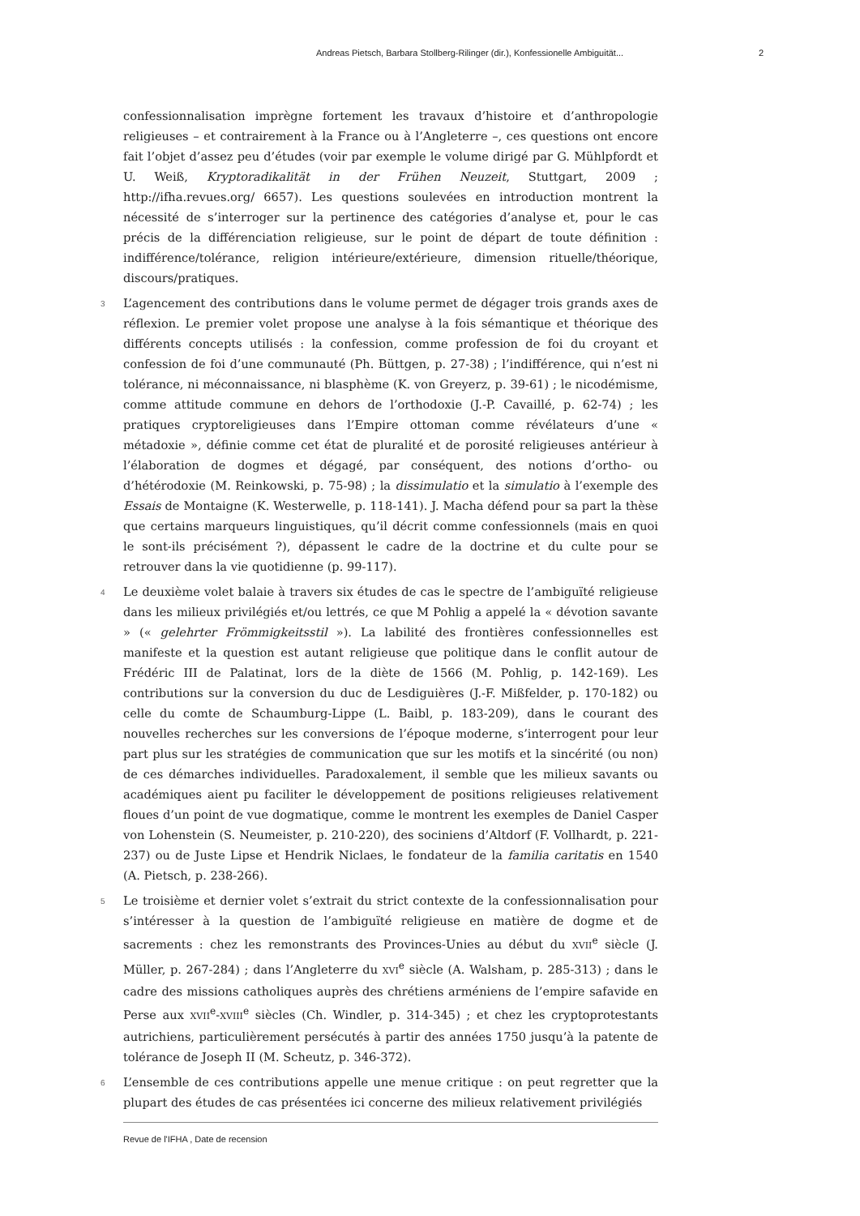Andreas Pietsch, Barbara Stollberg-Rilinger (dir.), Konfessionelle Ambiguität... 2
confessionnalisation imprègne fortement les travaux d’histoire et d’anthropologie religieuses – et contrairement à la France ou à l’Angleterre –, ces questions ont encore fait l’objet d’assez peu d’études (voir par exemple le volume dirigé par G. Mühlpfordt et U. Weiß, Kryptoradikalität in der Frühen Neuzeit, Stuttgart, 2009 ; http://ifha.revues.org/ 6657). Les questions soulevées en introduction montrent la nécessité de s’interroger sur la pertinence des catégories d’analyse et, pour le cas précis de la différenciation religieuse, sur le point de départ de toute définition : indifférence/tolérance, religion intérieure/extérieure, dimension rituelle/théorique, discours/pratiques.
3 L’agencement des contributions dans le volume permet de dégager trois grands axes de réflexion. Le premier volet propose une analyse à la fois sémantique et théorique des différents concepts utilisés : la confession, comme profession de foi du croyant et confession de foi d’une communauté (Ph. Büttgen, p. 27-38) ; l’indifférence, qui n’est ni tolérance, ni méconnaissance, ni blasphème (K. von Greyerz, p. 39-61) ; le nicodémisme, comme attitude commune en dehors de l’orthodoxie (J.-P. Cavaillé, p. 62-74) ; les pratiques cryptoreligieuses dans l’Empire ottoman comme révélateurs d’une « métadoxie », définie comme cet état de pluralité et de porosité religieuses antérieur à l’élaboration de dogmes et dégagé, par conséquent, des notions d’ortho- ou d’hétérodoxie (M. Reinkowski, p. 75-98) ; la dissimulatio et la simulatio à l’exemple des Essais de Montaigne (K. Westerwelle, p. 118-141). J. Macha défend pour sa part la thèse que certains marqueurs linguistiques, qu’il décrit comme confessionnels (mais en quoi le sont-ils précisément ?), dépassent le cadre de la doctrine et du culte pour se retrouver dans la vie quotidienne (p. 99-117).
4 Le deuxième volet balaie à travers six études de cas le spectre de l’ambiguïté religieuse dans les milieux privilégiés et/ou lettrés, ce que M Pohlig a appelé la « dévotion savante » (« gelehrter Frömmigkeitsstil »). La labilité des frontières confessionnelles est manifeste et la question est autant religieuse que politique dans le conflit autour de Frédéric III de Palatinat, lors de la diète de 1566 (M. Pohlig, p. 142-169). Les contributions sur la conversion du duc de Lesdiguières (J.-F. Mißfelder, p. 170-182) ou celle du comte de Schaumburg-Lippe (L. Baibl, p. 183-209), dans le courant des nouvelles recherches sur les conversions de l’époque moderne, s’interrogent pour leur part plus sur les stratégies de communication que sur les motifs et la sincérité (ou non) de ces démarches individuelles. Paradoxalement, il semble que les milieux savants ou académiques aient pu faciliter le développement de positions religieuses relativement floues d’un point de vue dogmatique, comme le montrent les exemples de Daniel Casper von Lohenstein (S. Neumeister, p. 210-220), des sociniens d’Altdorf (F. Vollhardt, p. 221-237) ou de Juste Lipse et Hendrik Niclaes, le fondateur de la familia caritatis en 1540 (A. Pietsch, p. 238-266).
5 Le troisième et dernier volet s’extrait du strict contexte de la confessionnalisation pour s’intéresser à la question de l’ambiguïté religieuse en matière de dogme et de sacrements : chez les remonstrants des Provinces-Unies au début du XVII<sup>e</sup> siècle (J. Müller, p. 267-284) ; dans l’Angleterre du XVI<sup>e</sup> siècle (A. Walsham, p. 285-313) ; dans le cadre des missions catholiques auprès des chrétiens arméniens de l’empire safavide en Perse aux XVII<sup>e</sup>-XVIII<sup>e</sup> siècles (Ch. Windler, p. 314-345) ; et chez les cryptoprotestants autrichiens, particulièrement persécutés à partir des années 1750 jusqu’à la patente de tolérance de Joseph II (M. Scheutz, p. 346-372).
6 L’ensemble de ces contributions appelle une menue critique : on peut regretter que la plupart des études de cas présentées ici concerne des milieux relativement privilégiés
Revue de l'IFHA , Date de recension